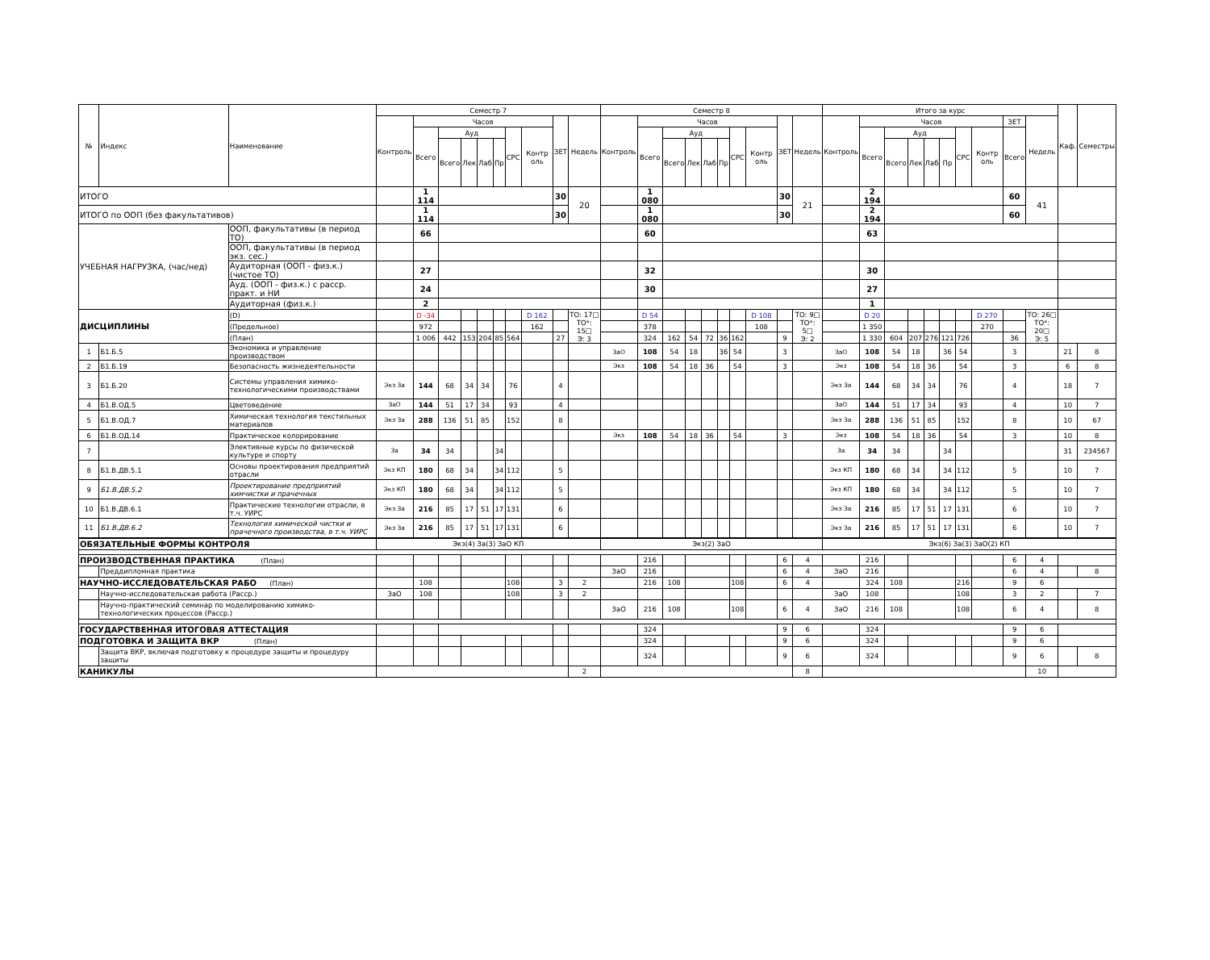| № | Индекс | Наименование | Семестр 7 | | | | | | | | | | Семестр 8 | | | | | | | | | | Итого за курс | | | | | | | | | | Каф. | Семестры |
| --- | --- | --- | --- | --- | --- | --- | --- | --- | --- | --- | --- | --- | --- | --- | --- | --- | --- | --- | --- | --- | --- | --- | --- | --- | --- | --- | --- | --- | --- | --- | --- | --- | --- | --- |
| | | | Контроль | Часов | | | | | | | ЗЕТ | Недель | Контроль | Часов | | | | | | | ЗЕТ | Недель | Контроль | Часов | | | | | | | ЗЕТ | Недель | | |
| | | | | Всего | Ауд | | | | СРС | Контр оль | | | | Всего | Ауд | | | | СРС | Контр оль | | | | Всего | Ауд | | | | СРС | Контр оль | Всего | | | |
| | | | | | Всего | Лек | Лаб | Пр | | | | | | | Всего | Лек | Лаб | Пр | | | | | | | Всего | Лек | Лаб | Пр | | | | | | |
| ИТОГО | | | | 1 114 | | | | | | | 30 | 20 | | 1 080 | | | | | | | 30 | 21 | | 2 194 | | | | | | | 60 | 41 | | |
| ИТОГО по ООП (без факультативов) | | | | 1 114 | | | | | | | 30 | | | 1 080 | | | | | | | 30 | | | 2 194 | | | | | | | 60 | | | |
| УЧЕБНАЯ НАГРУЗКА, (час/нед) | | ООП, факультативы (в период ТО) | | 66 | | | | | | | | | | 60 | | | | | | | | | | 63 | | | | | | | | | | |
| | | ООП, факультативы (в период экз. сес.) | | | | | | | | | | | | | | | | | | | | | | | | | | | | | | | | |
| | | Аудиторная (ООП - физ.к.)(чистое ТО) | | 27 | | | | | | | | | | 32 | | | | | | | | | | 30 | | | | | | | | | | |
| | | Ауд. (ООП - физ.к.) с расср. практ. и НИ | | 24 | | | | | | | | | | 30 | | | | | | | | | | 27 | | | | | | | | | | |
| | | Аудиторная (физ.к.) | | 2 | | | | | | | | | | | | | | | | | | | | 1 | | | | | | | | | | |
| ДИСЦИПЛИНЫ | | (D) | | D -34 | | | | | | D 162 | | ТО: 17□ ТО*: 15□ Э: 3 | | D 54 | | | | | | D 108 | | ТО: 9□ ТО*: 5□ Э: 2 | | D 20 | | | | | | D 270 | | ТО: 26□ ТО*: 20□ Э: 5 | | |
| | | (Предельное) | | 972 | | | | | | 162 | | | | 378 | | | | | | 108 | | | | 1 350 | | | | | | 270 | | | | |
| | | (План) | | 1 006 | 442 | 153 | 204 | 85 | 564 | | 27 | | | 324 | 162 | 54 | 72 | 36 | 162 | | 9 | | | 1 330 | 604 | 207 | 276 | 121 | 726 | | 36 | | | |
| 1 | Б1.Б.5 | Экономика и управление производством | | | | | | | | | | | ЗаО | 108 | 54 | 18 | | 36 | 54 | | 3 | | ЗаО | 108 | 54 | 18 | | 36 | 54 | | 3 | | 21 | 8 |
| 2 | Б1.Б.19 | Безопасность жизнедеятельности | | | | | | | | | | | Экз | 108 | 54 | 18 | 36 | | 54 | | 3 | | Экз | 108 | 54 | 18 | 36 | | 54 | | 3 | | 6 | 8 |
| 3 | Б1.Б.20 | Системы управления химико-технологическими производствами | Экз За | 144 | 68 | 34 | 34 | | 76 | | 4 | | | | | | | | | | | | Экз За | 144 | 68 | 34 | 34 | | 76 | | 4 | | 18 | 7 |
| 4 | Б1.В.ОД.5 | Цветоведение | ЗаО | 144 | 51 | 17 | 34 | | 93 | | 4 | | | | | | | | | | | | ЗаО | 144 | 51 | 17 | 34 | | 93 | | 4 | | 10 | 7 |
| 5 | Б1.В.ОД.7 | Химическая технология текстильных материалов | Экз За | 288 | 136 | 51 | 85 | | 152 | | 8 | | | | | | | | | | | | Экз За | 288 | 136 | 51 | 85 | | 152 | | 8 | | 10 | 67 |
| 6 | Б1.В.ОД.14 | Практическое колорирование | | | | | | | | | | | Экз | 108 | 54 | 18 | 36 | | 54 | | 3 | | Экз | 108 | 54 | 18 | 36 | | 54 | | 3 | | 10 | 8 |
| 7 | | Элективные курсы по физической культуре и спорту | За | 34 | 34 | | | 34 | | | | | | | | | | | | | | | За | 34 | 34 | | | 34 | | | | | 31 | 234567 |
| 8 | Б1.В.ДВ.5.1 | Основы проектирования предприятий отрасли | Экз КП | 180 | 68 | 34 | | 34 | 112 | | 5 | | | | | | | | | | | | Экз КП | 180 | 68 | 34 | | 34 | 112 | | 5 | | 10 | 7 |
| 9 | Б1.В.ДВ.5.2 | Проектирование предприятий химчистки и прачечных | Экз КП | 180 | 68 | 34 | | 34 | 112 | | 5 | | | | | | | | | | | | Экз КП | 180 | 68 | 34 | | 34 | 112 | | 5 | | 10 | 7 |
| 10 | Б1.В.ДВ.6.1 | Практические технологии отрасли, в т.ч. УИРС | Экз За | 216 | 85 | 17 | 51 | 17 | 131 | | 6 | | | | | | | | | | | | Экз За | 216 | 85 | 17 | 51 | 17 | 131 | | 6 | | 10 | 7 |
| 11 | Б1.В.ДВ.6.2 | Технология химической чистки и прачечного производства, в т.ч. УИРС | Экз За | 216 | 85 | 17 | 51 | 17 | 131 | | 6 | | | | | | | | | | | | Экз За | 216 | 85 | 17 | 51 | 17 | 131 | | 6 | | 10 | 7 |
| ОБЯЗАТЕЛЬНЫЕ ФОРМЫ КОНТРОЛЯ | | | Экз(4) За(3) ЗаО КП | | | | | | | | | | Экз(2) ЗаО | | | | | | | | | | Экз(6) За(3) ЗаО(2) КП | | | | | | | | | | | |
| ПРОИЗВОДСТВЕННАЯ ПРАКТИКА (План) | | | | | | | | | | | | | | 216 | | | | | | | 6 | 4 | | 216 | | | | | | | 6 | 4 | | |
| | Преддипломная практика | | | | | | | | | | | | ЗаО | 216 | | | | | | | 6 | 4 | ЗаО | 216 | | | | | | | 6 | 4 | | 8 |
| НАУЧНО-ИССЛЕДОВАТЕЛЬСКАЯ РАБО (План) | | | | 108 | | | | | 108 | | 3 | 2 | | 216 | 108 | | | | 108 | | 6 | 4 | | 324 | 108 | | | | 216 | | 9 | 6 | | |
| | Научно-исследовательская работа (Расср.) | | ЗаО | 108 | | | | | 108 | | 3 | 2 | | | | | | | | | | | ЗаО | 108 | | | | | 108 | | 3 | 2 | | 7 |
| | Научно-практический семинар по моделированию химико-технологических процессов (Расср.) | | | | | | | | | | | | ЗаО | 216 | 108 | | | | 108 | | 6 | 4 | ЗаО | 216 | 108 | | | | 108 | | 6 | 4 | | 8 |
| ГОСУДАРСТВЕННАЯ ИТОГОВАЯ АТТЕСТАЦИЯ | | | | | | | | | | | | | | 324 | | | | | | | 9 | 6 | | 324 | | | | | | | 9 | 6 | | |
| ПОДГОТОВКА И ЗАЩИТА ВКР (План) | | | | | | | | | | | | | | 324 | | | | | | | 9 | 6 | | 324 | | | | | | | 9 | 6 | | |
| | Защита ВКР, включая подготовку к процедуре защиты и процедуру защиты | | | | | | | | | | | | | 324 | | | | | | | 9 | 6 | | 324 | | | | | | | 9 | 6 | | 8 |
| КАНИКУЛЫ | | | | | | | | | | | | 2 | | | | | | | | | | 8 | | | | | | | | | | 10 | | |